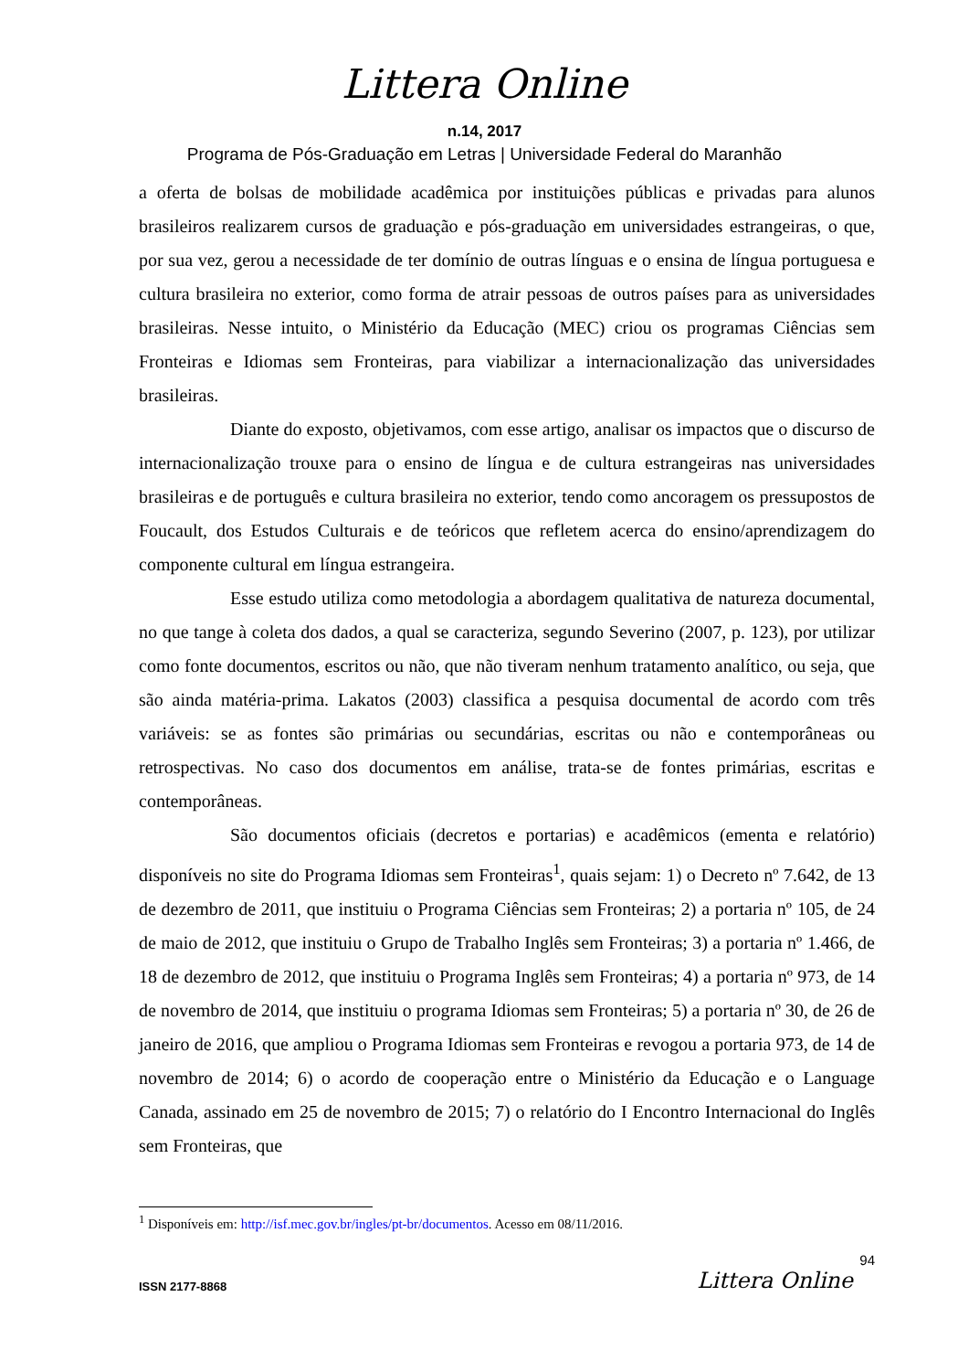Littera Online
n.14, 2017
Programa de Pós-Graduação em Letras | Universidade Federal do Maranhão
a oferta de bolsas de mobilidade acadêmica por instituições públicas e privadas para alunos brasileiros realizarem cursos de graduação e pós-graduação em universidades estrangeiras, o que, por sua vez, gerou a necessidade de ter domínio de outras línguas e o ensina de língua portuguesa e cultura brasileira no exterior, como forma de atrair pessoas de outros países para as universidades brasileiras. Nesse intuito, o Ministério da Educação (MEC) criou os programas Ciências sem Fronteiras e Idiomas sem Fronteiras, para viabilizar a internacionalização das universidades brasileiras.
Diante do exposto, objetivamos, com esse artigo, analisar os impactos que o discurso de internacionalização trouxe para o ensino de língua e de cultura estrangeiras nas universidades brasileiras e de português e cultura brasileira no exterior, tendo como ancoragem os pressupostos de Foucault, dos Estudos Culturais e de teóricos que refletem acerca do ensino/aprendizagem do componente cultural em língua estrangeira.
Esse estudo utiliza como metodologia a abordagem qualitativa de natureza documental, no que tange à coleta dos dados, a qual se caracteriza, segundo Severino (2007, p. 123), por utilizar como fonte documentos, escritos ou não, que não tiveram nenhum tratamento analítico, ou seja, que são ainda matéria-prima. Lakatos (2003) classifica a pesquisa documental de acordo com três variáveis: se as fontes são primárias ou secundárias, escritas ou não e contemporâneas ou retrospectivas. No caso dos documentos em análise, trata-se de fontes primárias, escritas e contemporâneas.
São documentos oficiais (decretos e portarias) e acadêmicos (ementa e relatório) disponíveis no site do Programa Idiomas sem Fronteiras<sup>1</sup>, quais sejam: 1) o Decreto nº 7.642, de 13 de dezembro de 2011, que instituiu o Programa Ciências sem Fronteiras; 2) a portaria nº 105, de 24 de maio de 2012, que instituiu o Grupo de Trabalho Inglês sem Fronteiras; 3) a portaria nº 1.466, de 18 de dezembro de 2012, que instituiu o Programa Inglês sem Fronteiras; 4) a portaria nº 973, de 14 de novembro de 2014, que instituiu o programa Idiomas sem Fronteiras; 5) a portaria nº 30, de 26 de janeiro de 2016, que ampliou o Programa Idiomas sem Fronteiras e revogou a portaria 973, de 14 de novembro de 2014; 6) o acordo de cooperação entre o Ministério da Educação e o Language Canada, assinado em 25 de novembro de 2015; 7) o relatório do I Encontro Internacional do Inglês sem Fronteiras, que
<sup>1</sup> Disponíveis em: http://isf.mec.gov.br/ingles/pt-br/documentos. Acesso em 08/11/2016.
94
ISSN 2177-8868 Littera Online